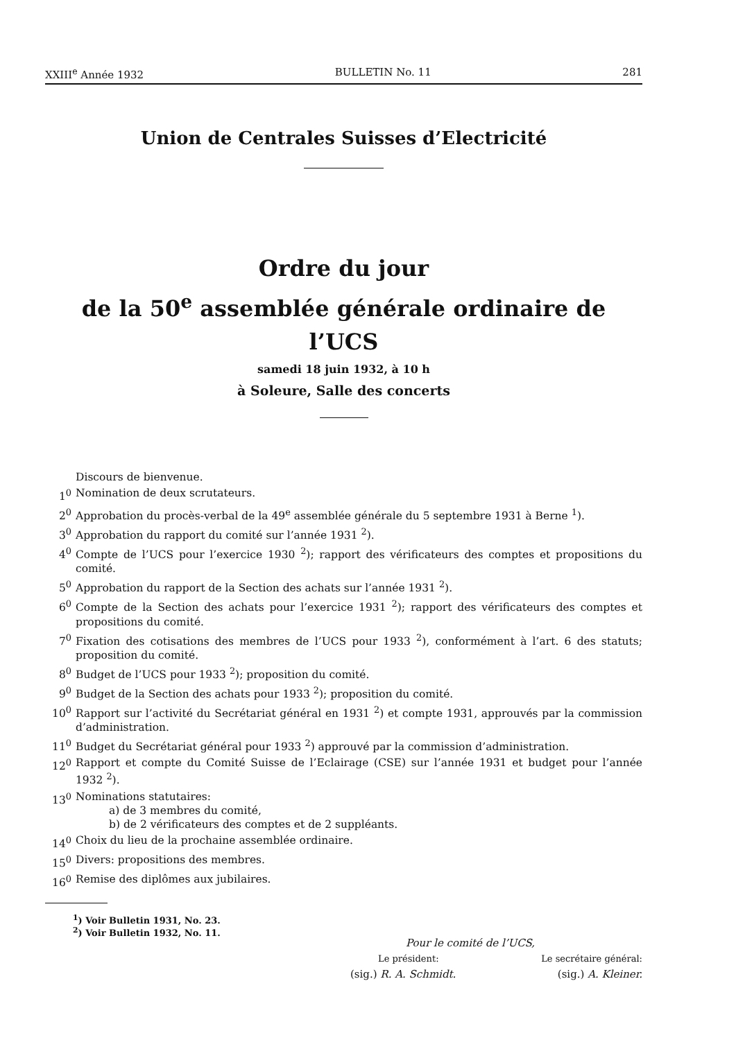XXIII<sup>e</sup> Année 1932 BULLETIN No. 11 281
Union de Centrales Suisses d’Electricité
Ordre du jour
de la 50<sup>e</sup> assemblée générale ordinaire de l’UCS
samedi 18 juin 1932, à 10 h
à Soleure, Salle des concerts
Discours de bienvenue.
1<sup>0</sup> Nomination de deux scrutateurs.
2<sup>0</sup> Approbation du procès-verbal de la 49<sup>e</sup> assemblée générale du 5 septembre 1931 à Berne <sup>1</sup>).
3<sup>0</sup> Approbation du rapport du comité sur l’année 1931 <sup>2</sup>).
4<sup>0</sup> Compte de l’UCS pour l’exercice 1930 <sup>2</sup>); rapport des vérificateurs des comptes et propositions du comité.
5<sup>0</sup> Approbation du rapport de la Section des achats sur l’année 1931 <sup>2</sup>).
6<sup>0</sup> Compte de la Section des achats pour l’exercice 1931 <sup>2</sup>); rapport des vérificateurs des comptes et propositions du comité.
7<sup>0</sup> Fixation des cotisations des membres de l’UCS pour 1933 <sup>2</sup>), conformément à l’art. 6 des statuts; proposition du comité.
8<sup>0</sup> Budget de l’UCS pour 1933 <sup>2</sup>); proposition du comité.
9<sup>0</sup> Budget de la Section des achats pour 1933 <sup>2</sup>); proposition du comité.
10<sup>0</sup> Rapport sur l’activité du Secrétariat général en 1931 <sup>2</sup>) et compte 1931, approuvés par la commission d’administration.
11<sup>0</sup> Budget du Secrétariat général pour 1933 <sup>2</sup>) approuvé par la commission d’administration.
12<sup>0</sup> Rapport et compte du Comité Suisse de l’Eclairage (CSE) sur l’année 1931 et budget pour l’année 1932 <sup>2</sup>).
13<sup>0</sup> Nominations statutaires:
a) de 3 membres du comité,
b) de 2 vérificateurs des comptes et de 2 suppléants.
14<sup>0</sup> Choix du lieu de la prochaine assemblée ordinaire.
15<sup>0</sup> Divers: propositions des membres.
16<sup>0</sup> Remise des diplômes aux jubilaires.
Pour le comité de l’UCS,
Le président: Le secrétaire général:
(sig.) R. A. Schmidt. (sig.) A. Kleiner.
<sup>1</sup>) Voir Bulletin 1931, No. 23.
<sup>2</sup>) Voir Bulletin 1932, No. 11.